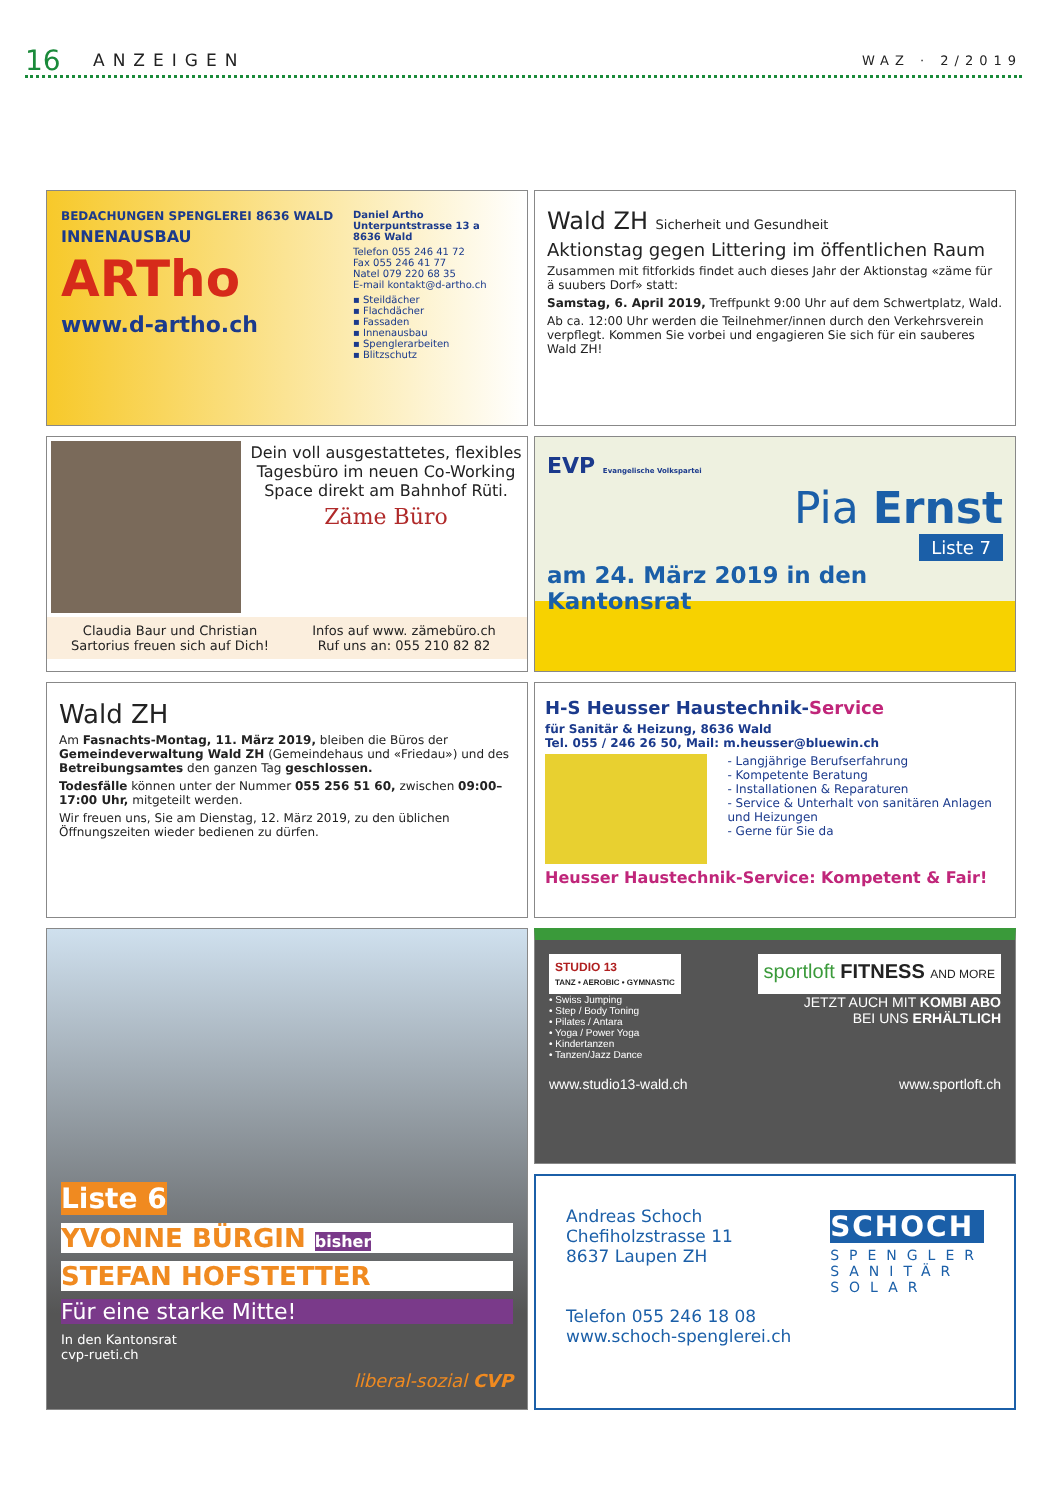16 ANZEIGEN WAZ · 2/2019
BEDACHUNGEN SPENGLEREI 8636 WALD
INNENAUSBAU
ARTho
www.d-artho.ch
Daniel Artho
Unterpuntstrasse 13 a
8636 Wald
Telefon 055 246 41 72
Fax 055 246 41 77
Natel 079 220 68 35
E-mail kontakt@d-artho.ch
▪ Steildächer
▪ Flachdächer
▪ Fassaden
▪ Innenausbau
▪ Spenglerarbeiten
▪ Blitzschutz
Wald ZH Sicherheit und Gesundheit
Aktionstag gegen Littering im öffentlichen Raum
Zusammen mit fitforkids findet auch dieses Jahr der Aktionstag «zäme für ä suubers Dorf» statt:
Samstag, 6. April 2019, Treffpunkt 9:00 Uhr auf dem Schwertplatz, Wald.
Ab ca. 12:00 Uhr werden die Teilnehmer/innen durch den Verkehrsverein verpflegt. Kommen Sie vorbei und engagieren Sie sich für ein sauberes Wald ZH!
Dein voll ausgestattetes, flexibles Tagesbüro im neuen Co-Working Space direkt am Bahnhof Rüti.
Zäme Büro
Claudia Baur und Christian Sartorius freuen sich auf Dich!
Infos auf www. zämebüro.ch
Ruf uns an: 055 210 82 82
EVP Evangelische Volkspartei
Pia Ernst
Liste 7
am 24. März 2019 in den Kantonsrat
Wald ZH
Am Fasnachts-Montag, 11. März 2019, bleiben die Büros der Gemeindeverwaltung Wald ZH (Gemeindehaus und «Friedau») und des Betreibungsamtes den ganzen Tag geschlossen.
Todesfälle können unter der Nummer 055 256 51 60, zwischen 09:00–17:00 Uhr, mitgeteilt werden.
Wir freuen uns, Sie am Dienstag, 12. März 2019, zu den üblichen Öffnungszeiten wieder bedienen zu dürfen.
H-S Heusser Haustechnik-Service
für Sanitär & Heizung, 8636 Wald
Tel. 055 / 246 26 50, Mail: m.heusser@bluewin.ch
- Langjährige Berufserfahrung
- Kompetente Beratung
- Installationen & Reparaturen
- Service & Unterhalt von sanitären Anlagen und Heizungen
- Gerne für Sie da
Heusser Haustechnik-Service: Kompetent & Fair!
Liste 6
YVONNE BÜRGIN bisher
STEFAN HOFSTETTER
Für eine starke Mitte!
In den Kantonsrat
cvp-rueti.ch
liberal-sozial CVP
STUDIO 13
TANZ • AEROBIC • GYMNASTIC
sportloft FITNESS AND MORE
• Swiss Jumping
• Step / Body Toning
• Pilates / Antara
• Yoga / Power Yoga
• Kindertanzen
• Tanzen/Jazz Dance
JETZT AUCH MIT KOMBI ABO
BEI UNS ERHÄLTLICH
www.studio13-wald.ch www.sportloft.ch
Andreas Schoch
Chefiholzstrasse 11
8637 Laupen ZH
Telefon 055 246 18 08
www.schoch-spenglerei.ch
SCHOCH
SPENGLER
SANITÄR
SOLAR